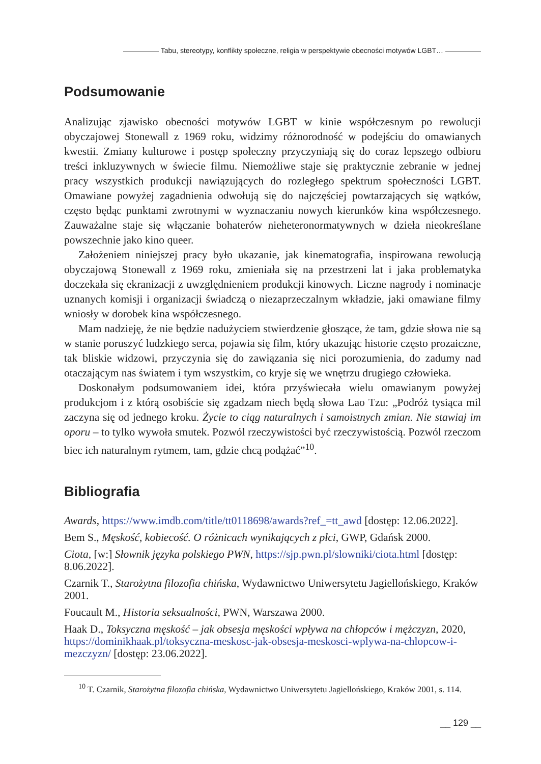Tabu, stereotypy, konflikty społeczne, religia w perspektywie obecności motywów LGBT…
Podsumowanie
Analizując zjawisko obecności motywów LGBT w kinie współczesnym po rewolucji obyczajowej Stonewall z 1969 roku, widzimy różnorodność w podejściu do omawianych kwestii. Zmiany kulturowe i postęp społeczny przyczyniają się do coraz lepszego odbioru treści inkluzywnych w świecie filmu. Niemożliwe staje się praktycznie zebranie w jednej pracy wszystkich produkcji nawiązujących do rozległego spektrum społeczności LGBT. Omawiane powyżej zagadnienia odwołują się do najczęściej powtarzających się wątków, często będąc punktami zwrotnymi w wyznaczaniu nowych kierunków kina współczesnego. Zauważalne staje się włączanie bohaterów nieheteronormatywnych w dzieła nieokreślane powszechnie jako kino queer.
Założeniem niniejszej pracy było ukazanie, jak kinematografia, inspirowana rewolucją obyczajową Stonewall z 1969 roku, zmieniała się na przestrzeni lat i jaka problematyka doczekała się ekranizacji z uwzględnieniem produkcji kinowych. Liczne nagrody i nominacje uznanych komisji i organizacji świadczą o niezaprzeczalnym wkładzie, jaki omawiane filmy wniosły w dorobek kina współczesnego.
Mam nadzieję, że nie będzie nadużyciem stwierdzenie głoszące, że tam, gdzie słowa nie są w stanie poruszyć ludzkiego serca, pojawia się film, który ukazując historie często prozaiczne, tak bliskie widzowi, przyczynia się do zawiązania się nici porozumienia, do zadumy nad otaczającym nas światem i tym wszystkim, co kryje się we wnętrzu drugiego człowieka.
Doskonałym podsumowaniem idei, która przyświecała wielu omawianym powyżej produkcjom i z którą osobiście się zgadzam niech będą słowa Lao Tzu: „Podróż tysiąca mil zaczyna się od jednego kroku. Życie to ciąg naturalnych i samoistnych zmian. Nie stawiaj im oporu – to tylko wywoła smutek. Pozwól rzeczywistości być rzeczywistością. Pozwól rzeczom biec ich naturalnym rytmem, tam, gdzie chcą podążać”<sup>10</sup>.
Bibliografia
Awards, https://www.imdb.com/title/tt0118698/awards?ref_=tt_awd [dostęp: 12.06.2022].
Bem S., Męskość, kobiecość. O różnicach wynikających z płci, GWP, Gdańsk 2000.
Ciota, [w:] Słownik języka polskiego PWN, https://sjp.pwn.pl/slowniki/ciota.html [dostęp: 8.06.2022].
Czarnik T., Starożytna filozofia chińska, Wydawnictwo Uniwersytetu Jagiellońskiego, Kraków 2001.
Foucault M., Historia seksualności, PWN, Warszawa 2000.
Haak D., Toksyczna męskość – jak obsesja męskości wpływa na chłopców i mężczyzn, 2020, https://dominikhaak.pl/toksyczna-meskosc-jak-obsesja-meskosci-wplywa-na-chlopcow-i-mezczyzn/ [dostęp: 23.06.2022].
<sup>10</sup> T. Czarnik, Starożytna filozofia chińska, Wydawnictwo Uniwersytetu Jagiellońskiego, Kraków 2001, s. 114.
__ 129 __